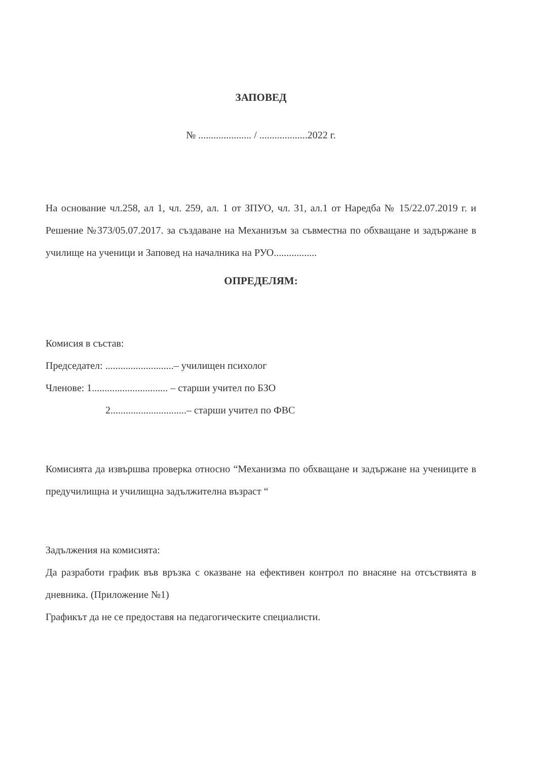ЗАПОВЕД
№ ..................... / ...................2022 г.
На основание чл.258, ал 1, чл. 259, ал. 1 от ЗПУО, чл. 31, ал.1 от Наредба № 15/22.07.2019 г. и Решение №373/05.07.2017. за създаване на Механизъм за съвместна по обхващане и задържане в училище на ученици и Заповед на началника на РУО.................
ОПРЕДЕЛЯМ:
Комисия в състав:
Председател: ...........................– училищен психолог
Членове: 1.............................. – старши учител по БЗО
2..............................– старши учител по ФВС
Комисията да извършва проверка относно “Механизма по обхващане и задържане на учениците в предучилищна и училищна задължителна възраст “
Задължения на комисията:
Да разработи график във връзка с оказване на ефективен контрол по внасяне на отсъствията в дневника. (Приложение №1)
Графикът да не се предоставя на педагогическите специалисти.